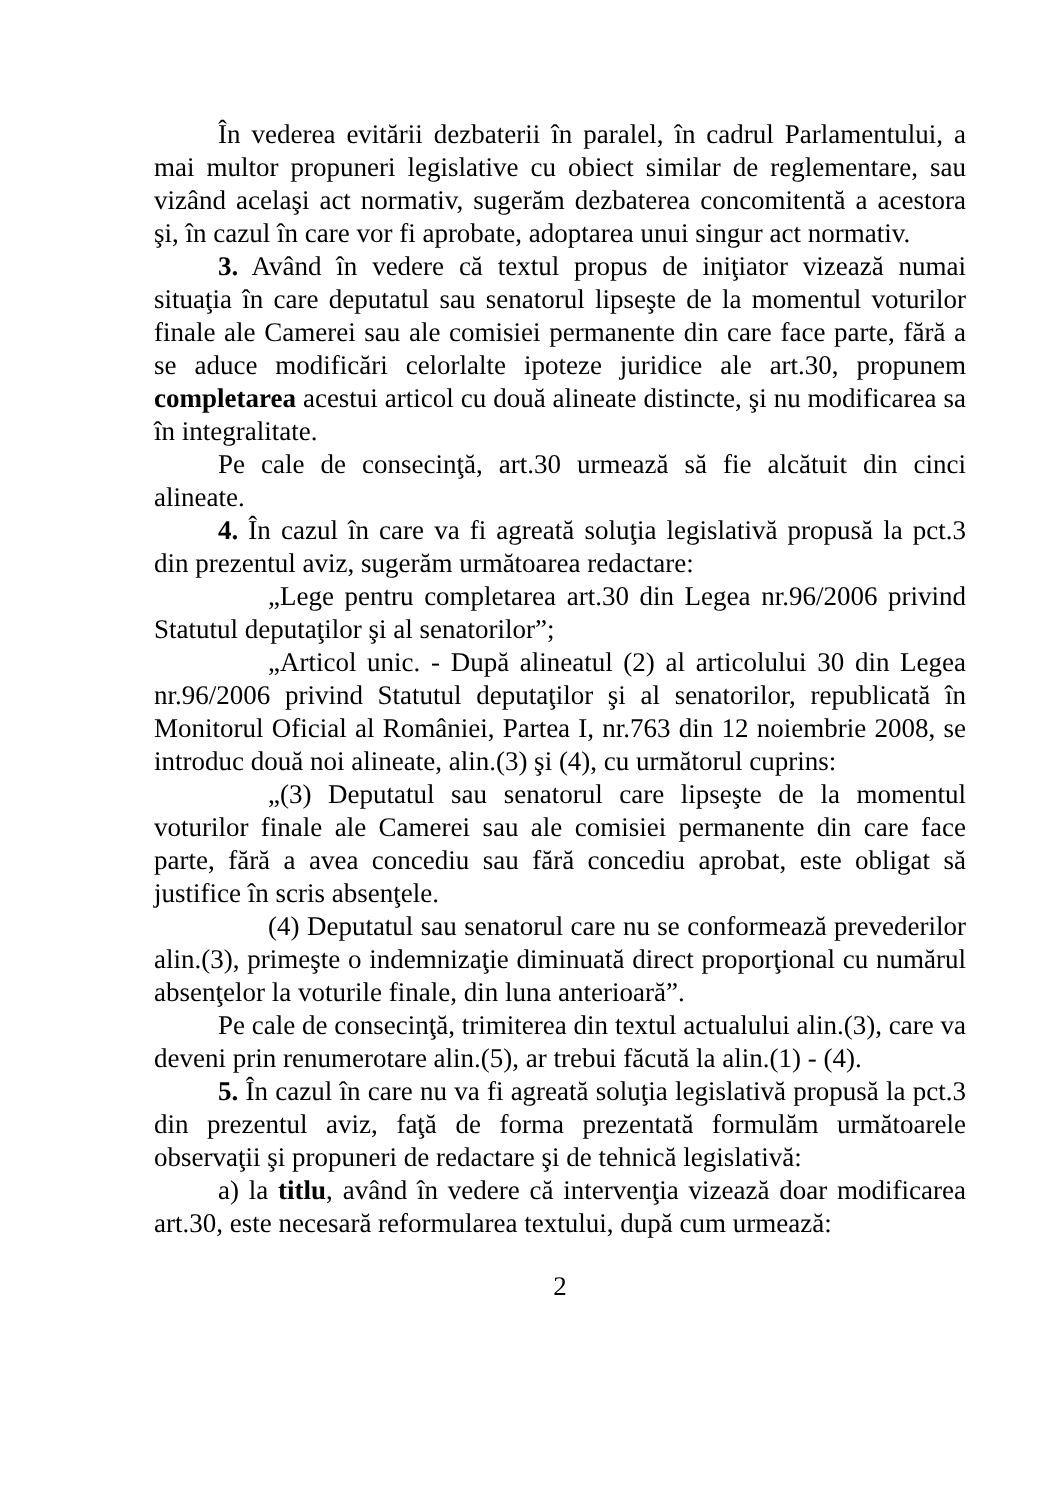În vederea evitării dezbaterii în paralel, în cadrul Parlamentului, a mai multor propuneri legislative cu obiect similar de reglementare, sau vizând acelaşi act normativ, sugerăm dezbaterea concomitentă a acestora şi, în cazul în care vor fi aprobate, adoptarea unui singur act normativ.
3. Având în vedere că textul propus de iniţiator vizează numai situaţia în care deputatul sau senatorul lipseşte de la momentul voturilor finale ale Camerei sau ale comisiei permanente din care face parte, fără a se aduce modificări celorlalte ipoteze juridice ale art.30, propunem completarea acestui articol cu două alineate distincte, şi nu modificarea sa în integralitate.
Pe cale de consecinţă, art.30 urmează să fie alcătuit din cinci alineate.
4. În cazul în care va fi agreată soluţia legislativă propusă la pct.3 din prezentul aviz, sugerăm următoarea redactare:
„Lege pentru completarea art.30 din Legea nr.96/2006 privind Statutul deputaţilor şi al senatorilor”;
„Articol unic. - După alineatul (2) al articolului 30 din Legea nr.96/2006 privind Statutul deputaţilor şi al senatorilor, republicată în Monitorul Oficial al României, Partea I, nr.763 din 12 noiembrie 2008, se introduc două noi alineate, alin.(3) şi (4), cu următorul cuprins:
„(3) Deputatul sau senatorul care lipseşte de la momentul voturilor finale ale Camerei sau ale comisiei permanente din care face parte, fără a avea concediu sau fără concediu aprobat, este obligat să justifice în scris absenţele.
(4) Deputatul sau senatorul care nu se conformează prevederilor alin.(3), primeşte o indemnizaţie diminuată direct proporţional cu numărul absenţelor la voturile finale, din luna anterioară”.
Pe cale de consecinţă, trimiterea din textul actualului alin.(3), care va deveni prin renumerotare alin.(5), ar trebui făcută la alin.(1) - (4).
5. În cazul în care nu va fi agreată soluţia legislativă propusă la pct.3 din prezentul aviz, faţă de forma prezentată formulăm următoarele observaţii şi propuneri de redactare şi de tehnică legislativă:
a) la titlu, având în vedere că intervenţia vizează doar modificarea art.30, este necesară reformularea textului, după cum urmează:
2